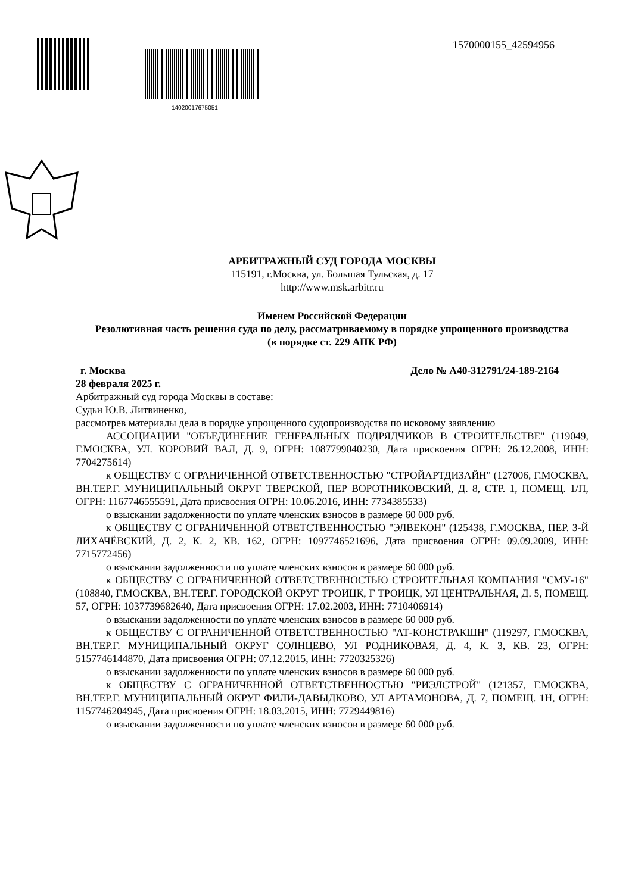14020017675051
1570000155_42594956
АРБИТРАЖНЫЙ СУД ГОРОДА МОСКВЫ
115191, г.Москва, ул. Большая Тульская, д. 17
http://www.msk.arbitr.ru
Именем Российской Федерации
Резолютивная часть решения суда по делу, рассматриваемому в порядке упрощенного производства
(в порядке ст. 229 АПК РФ)
г. Москва Дело № А40-312791/24-189-2164
28 февраля 2025 г.
Арбитражный суд города Москвы в составе:
Судьи Ю.В. Литвиненко,
рассмотрев материалы дела в порядке упрощенного судопроизводства по исковому заявлению
АССОЦИАЦИИ "ОБЪЕДИНЕНИЕ ГЕНЕРАЛЬНЫХ ПОДРЯДЧИКОВ В СТРОИТЕЛЬСТВЕ" (119049, Г.МОСКВА, УЛ. КОРОВИЙ ВАЛ, Д. 9, ОГРН: 1087799040230, Дата присвоения ОГРН: 26.12.2008, ИНН: 7704275614)
к ОБЩЕСТВУ С ОГРАНИЧЕННОЙ ОТВЕТСТВЕННОСТЬЮ "СТРОЙАРТДИЗАЙН" (127006, Г.МОСКВА, ВН.ТЕР.Г. МУНИЦИПАЛЬНЫЙ ОКРУГ ТВЕРСКОЙ, ПЕР ВОРОТНИКОВСКИЙ, Д. 8, СТР. 1, ПОМЕЩ. 1/П, ОГРН: 1167746555591, Дата присвоения ОГРН: 10.06.2016, ИНН: 7734385533)
о взыскании задолженности по уплате членских взносов в размере 60 000 руб.
к ОБЩЕСТВУ С ОГРАНИЧЕННОЙ ОТВЕТСТВЕННОСТЬЮ "ЭЛВЕКОН" (125438, Г.МОСКВА, ПЕР. 3-Й ЛИХАЧЁВСКИЙ, Д. 2, К. 2, КВ. 162, ОГРН: 1097746521696, Дата присвоения ОГРН: 09.09.2009, ИНН: 7715772456)
о взыскании задолженности по уплате членских взносов в размере 60 000 руб.
к ОБЩЕСТВУ С ОГРАНИЧЕННОЙ ОТВЕТСТВЕННОСТЬЮ СТРОИТЕЛЬНАЯ КОМПАНИЯ "СМУ-16" (108840, Г.МОСКВА, ВН.ТЕР.Г. ГОРОДСКОЙ ОКРУГ ТРОИЦК, Г ТРОИЦК, УЛ ЦЕНТРАЛЬНАЯ, Д. 5, ПОМЕЩ. 57, ОГРН: 1037739682640, Дата присвоения ОГРН: 17.02.2003, ИНН: 7710406914)
о взыскании задолженности по уплате членских взносов в размере 60 000 руб.
к ОБЩЕСТВУ С ОГРАНИЧЕННОЙ ОТВЕТСТВЕННОСТЬЮ "АТ-КОНСТРАКШН" (119297, Г.МОСКВА, ВН.ТЕР.Г. МУНИЦИПАЛЬНЫЙ ОКРУГ СОЛНЦЕВО, УЛ РОДНИКОВАЯ, Д. 4, К. 3, КВ. 23, ОГРН: 5157746144870, Дата присвоения ОГРН: 07.12.2015, ИНН: 7720325326)
о взыскании задолженности по уплате членских взносов в размере 60 000 руб.
к ОБЩЕСТВУ С ОГРАНИЧЕННОЙ ОТВЕТСТВЕННОСТЬЮ "РИЭЛСТРОЙ" (121357, Г.МОСКВА, ВН.ТЕР.Г. МУНИЦИПАЛЬНЫЙ ОКРУГ ФИЛИ-ДАВЫДКОВО, УЛ АРТАМОНОВА, Д. 7, ПОМЕЩ. 1Н, ОГРН: 1157746204945, Дата присвоения ОГРН: 18.03.2015, ИНН: 7729449816)
о взыскании задолженности по уплате членских взносов в размере 60 000 руб.